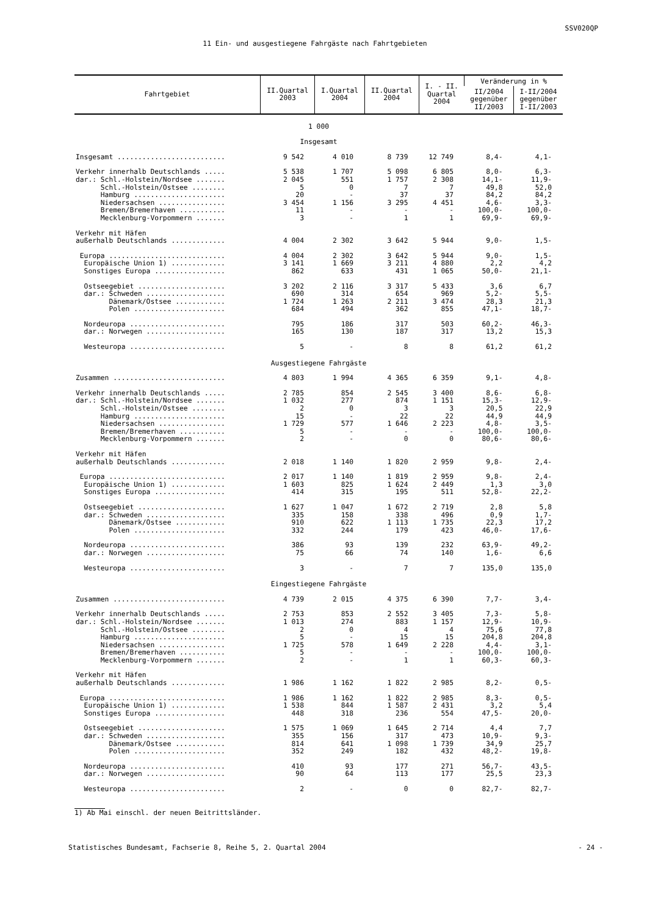SSV020QP
11 Ein- und ausgestiegene Fahrgäste nach Fahrtgebieten
| Fahrtgebiet | II.Quartal 2003 | I.Quartal 2004 | II.Quartal 2004 | I. - II. Quartal 2004 | Veränderung in % | |
| --- | --- | --- | --- | --- | --- | --- |
| | | | | | II/2004 gegenüber II/2003 | I-II/2004 gegenüber I-II/2003 |
| 1 000 Insgesamt | | | | | | |
| Insgesamt .......................... | 9 542 | 4 010 | 8 739 | 12 749 | 8,4- | 4,1- |
| Verkehr innerhalb Deutschlands ..... | 5 538 | 1 707 | 5 098 | 6 805 | 8,0- | 6,3- |
| dar.: Schl.-Holstein/Nordsee ....... | 2 045 | 551 | 1 757 | 2 308 | 14,1- | 11,9- |
| Schl.-Holstein/Ostsee ........ | 5 | 0 | 7 | 7 | 49,8 | 52,0 |
| Hamburg ...................... | 20 | - | 37 | 37 | 84,2 | 84,2 |
| Niedersachsen ................ | 3 454 | 1 156 | 3 295 | 4 451 | 4,6- | 3,3- |
| Bremen/Bremerhaven ........... | 11 | - | - | - | 100,0- | 100,0- |
| Mecklenburg-Vorpommern ....... | 3 | - | 1 | 1 | 69,9- | 69,9- |
| Verkehr mit Häfen | | | | | | |
| außerhalb Deutschlands ............. | 4 004 | 2 302 | 3 642 | 5 944 | 9,0- | 1,5- |
| Europa ............................ | 4 004 | 2 302 | 3 642 | 5 944 | 9,0- | 1,5- |
| Europäische Union 1) ............. | 3 141 | 1 669 | 3 211 | 4 880 | 2,2 | 4,2 |
| Sonstiges Europa ................. | 862 | 633 | 431 | 1 065 | 50,0- | 21,1- |
| Ostseegebiet ..................... | 3 202 | 2 116 | 3 317 | 5 433 | 3,6 | 6,7 |
| dar.: Schweden ................... | 690 | 314 | 654 | 969 | 5,2- | 5,5- |
| Dänemark/Ostsee ............ | 1 724 | 1 263 | 2 211 | 3 474 | 28,3 | 21,3 |
| Polen ...................... | 684 | 494 | 362 | 855 | 47,1- | 18,7- |
| Nordeuropa ....................... | 795 | 186 | 317 | 503 | 60,2- | 46,3- |
| dar.: Norwegen ................... | 165 | 130 | 187 | 317 | 13,2 | 15,3 |
| Westeuropa ....................... | 5 | - | 8 | 8 | 61,2 | 61,2 |
| Ausgestiegene Fahrgäste | | | | | | |
| Zusammen ........................... | 4 803 | 1 994 | 4 365 | 6 359 | 9,1- | 4,8- |
| Verkehr innerhalb Deutschlands ..... | 2 785 | 854 | 2 545 | 3 400 | 8,6- | 6,8- |
| dar.: Schl.-Holstein/Nordsee ....... | 1 032 | 277 | 874 | 1 151 | 15,3- | 12,9- |
| Schl.-Holstein/Ostsee ........ | 2 | 0 | 3 | 3 | 20,5 | 22,9 |
| Hamburg ...................... | 15 | - | 22 | 22 | 44,9 | 44,9 |
| Niedersachsen ................ | 1 729 | 577 | 1 646 | 2 223 | 4,8- | 3,5- |
| Bremen/Bremerhaven ........... | 5 | - | - | - | 100,0- | 100,0- |
| Mecklenburg-Vorpommern ....... | 2 | - | 0 | 0 | 80,6- | 80,6- |
| Verkehr mit Häfen | | | | | | |
| außerhalb Deutschlands ............. | 2 018 | 1 140 | 1 820 | 2 959 | 9,8- | 2,4- |
| Europa ............................ | 2 017 | 1 140 | 1 819 | 2 959 | 9,8- | 2,4- |
| Europäische Union 1) ............. | 1 603 | 825 | 1 624 | 2 449 | 1,3 | 3,0 |
| Sonstiges Europa ................. | 414 | 315 | 195 | 511 | 52,8- | 22,2- |
| Ostseegebiet ..................... | 1 627 | 1 047 | 1 672 | 2 719 | 2,8 | 5,8 |
| dar.: Schweden ................... | 335 | 158 | 338 | 496 | 0,9 | 1,7- |
| Dänemark/Ostsee ............ | 910 | 622 | 1 113 | 1 735 | 22,3 | 17,2 |
| Polen ...................... | 332 | 244 | 179 | 423 | 46,0- | 17,6- |
| Nordeuropa ....................... | 386 | 93 | 139 | 232 | 63,9- | 49,2- |
| dar.: Norwegen ................... | 75 | 66 | 74 | 140 | 1,6- | 6,6 |
| Westeuropa ....................... | 3 | - | 7 | 7 | 135,0 | 135,0 |
| Eingestiegene Fahrgäste | | | | | | |
| Zusammen ........................... | 4 739 | 2 015 | 4 375 | 6 390 | 7,7- | 3,4- |
| Verkehr innerhalb Deutschlands ..... | 2 753 | 853 | 2 552 | 3 405 | 7,3- | 5,8- |
| dar.: Schl.-Holstein/Nordsee ....... | 1 013 | 274 | 883 | 1 157 | 12,9- | 10,9- |
| Schl.-Holstein/Ostsee ........ | 2 | 0 | 4 | 4 | 75,6 | 77,8 |
| Hamburg ...................... | 5 | - | 15 | 15 | 204,8 | 204,8 |
| Niedersachsen ................ | 1 725 | 578 | 1 649 | 2 228 | 4,4- | 3,1- |
| Bremen/Bremerhaven ........... | 5 | - | - | - | 100,0- | 100,0- |
| Mecklenburg-Vorpommern ....... | 2 | - | 1 | 1 | 60,3- | 60,3- |
| Verkehr mit Häfen | | | | | | |
| außerhalb Deutschlands ............. | 1 986 | 1 162 | 1 822 | 2 985 | 8,2- | 0,5- |
| Europa ............................ | 1 986 | 1 162 | 1 822 | 2 985 | 8,3- | 0,5- |
| Europäische Union 1) ............. | 1 538 | 844 | 1 587 | 2 431 | 3,2 | 5,4 |
| Sonstiges Europa ................. | 448 | 318 | 236 | 554 | 47,5- | 20,0- |
| Ostseegebiet ..................... | 1 575 | 1 069 | 1 645 | 2 714 | 4,4 | 7,7 |
| dar.: Schweden ................... | 355 | 156 | 317 | 473 | 10,9- | 9,3- |
| Dänemark/Ostsee ............ | 814 | 641 | 1 098 | 1 739 | 34,9 | 25,7 |
| Polen ...................... | 352 | 249 | 182 | 432 | 48,2- | 19,8- |
| Nordeuropa ....................... | 410 | 93 | 177 | 271 | 56,7- | 43,5- |
| dar.: Norwegen ................... | 90 | 64 | 113 | 177 | 25,5 | 23,3 |
| Westeuropa ....................... | 2 | - | 0 | 0 | 82,7- | 82,7- |
1) Ab Mai einschl. der neuen Beitrittsländer.
Statistisches Bundesamt, Fachserie 8, Reihe 5, 2. Quartal 2004 - 24 -